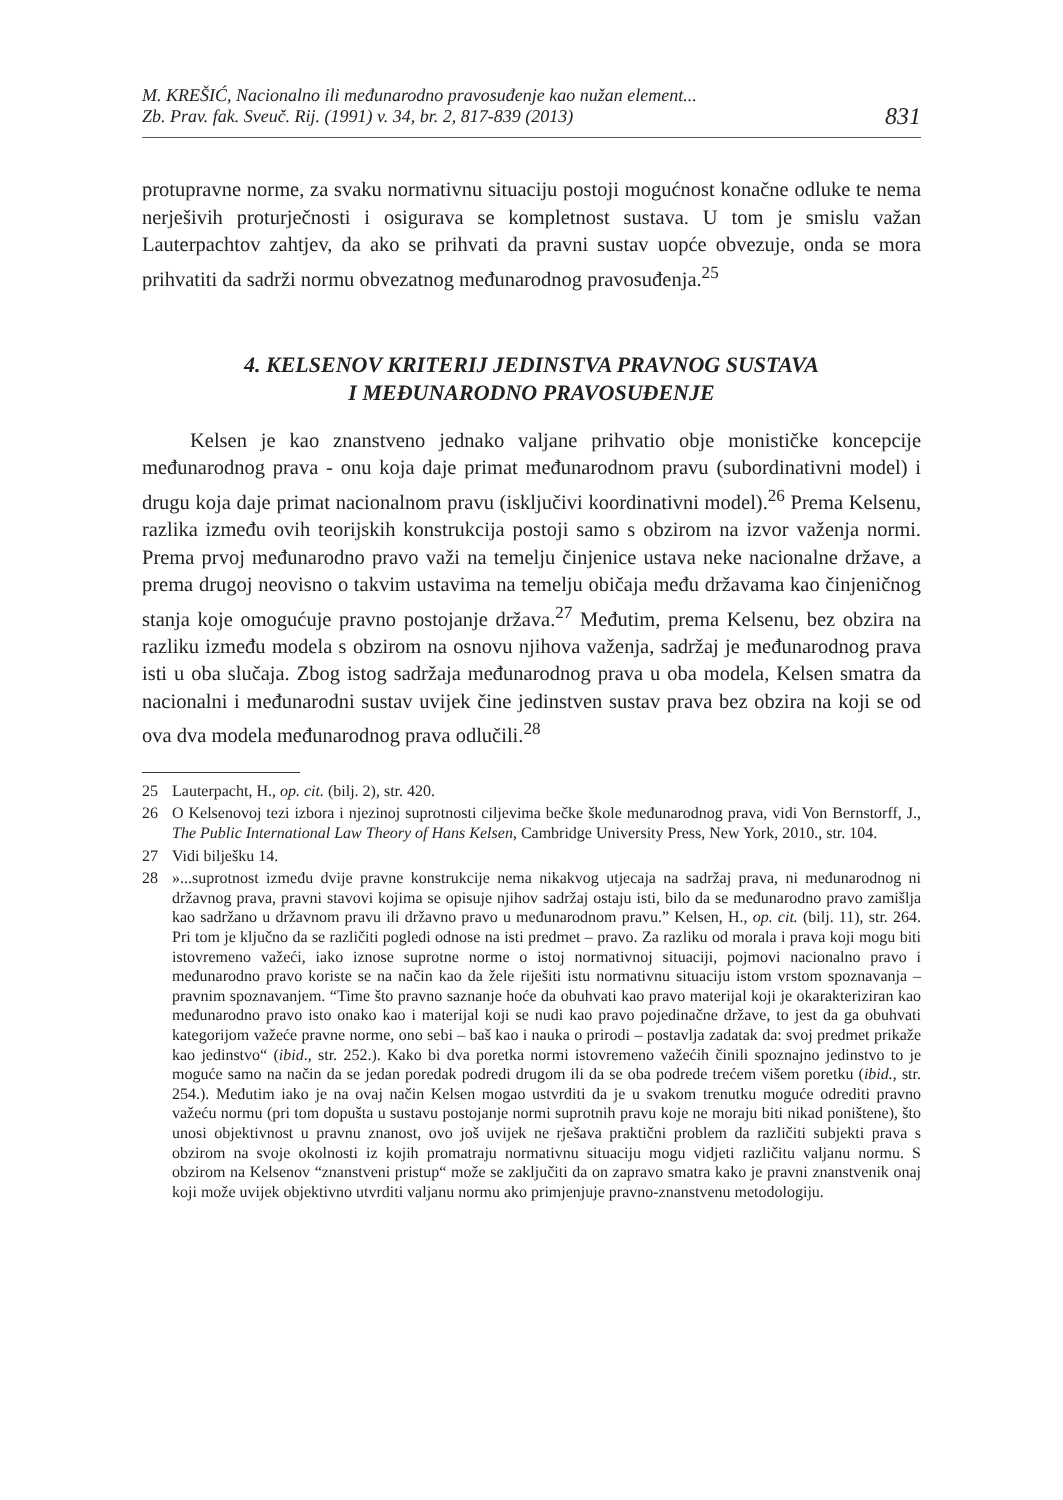M. KREŠIĆ, Nacionalno ili međunarodno pravosuđenje kao nužan element...
Zb. Prav. fak. Sveuč. Rij. (1991) v. 34, br. 2, 817-839 (2013)
831
protupravne norme, za svaku normativnu situaciju postoji mogućnost konačne odluke te nema nerješivih proturječnosti i osigurava se kompletnost sustava. U tom je smislu važan Lauterpachtov zahtjev, da ako se prihvati da pravni sustav uopće obvezuje, onda se mora prihvatiti da sadrži normu obvezatnog međunarodnog pravosuđenja.<sup>25</sup>
4. KELSENOV KRITERIJ JEDINSTVA PRAVNOG SUSTAVA
I MEĐUNARODNO PRAVOSUĐENJE
Kelsen je kao znanstveno jednako valjane prihvatio obje monističke koncepcije međunarodnog prava - onu koja daje primat međunarodnom pravu (subordinativni model) i drugu koja daje primat nacionalnom pravu (isključivi koordinativni model).<sup>26</sup> Prema Kelsenu, razlika između ovih teorijskih konstrukcija postoji samo s obzirom na izvor važenja normi. Prema prvoj međunarodno pravo važi na temelju činjenice ustava neke nacionalne države, a prema drugoj neovisno o takvim ustavima na temelju običaja među državama kao činjeničnog stanja koje omogućuje pravno postojanje država.<sup>27</sup> Međutim, prema Kelsenu, bez obzira na razliku između modela s obzirom na osnovu njihova važenja, sadržaj je međunarodnog prava isti u oba slučaja. Zbog istog sadržaja međunarodnog prava u oba modela, Kelsen smatra da nacionalni i međunarodni sustav uvijek čine jedinstven sustav prava bez obzira na koji se od ova dva modela međunarodnog prava odlučili.<sup>28</sup>
25 Lauterpacht, H., op. cit. (bilj. 2), str. 420.
26 O Kelsenovoj tezi izbora i njezinoj suprotnosti ciljevima bečke škole međunarodnog prava, vidi Von Bernstorff, J., The Public International Law Theory of Hans Kelsen, Cambridge University Press, New York, 2010., str. 104.
27 Vidi bilješku 14.
28 »...suprotnost između dvije pravne konstrukcije nema nikakvog utjecaja na sadržaj prava, ni međunarodnog ni državnog prava, pravni stavovi kojima se opisuje njihov sadržaj ostaju isti, bilo da se međunarodno pravo zamišlja kao sadržano u državnom pravu ili državno pravo u međunarodnom pravu.” Kelsen, H., op. cit. (bilj. 11), str. 264. Pri tom je ključno da se različiti pogledi odnose na isti predmet – pravo. Za razliku od morala i prava koji mogu biti istovremeno važeći, iako iznose suprotne norme o istoj normativnoj situaciji, pojmovi nacionalno pravo i međunarodno pravo koriste se na način kao da žele riješiti istu normativnu situaciju istom vrstom spoznavanja – pravnim spoznavanjem. “Time što pravno saznanje hoće da obuhvati kao pravo materijal koji je okarakteriziran kao međunarodno pravo isto onako kao i materijal koji se nudi kao pravo pojedinačne države, to jest da ga obuhvati kategorijom važeće pravne norme, ono sebi – baš kao i nauka o prirodi – postavlja zadatak da: svoj predmet prikaže kao jedinstvo“ (ibid., str. 252.). Kako bi dva poretka normi istovremeno važećih činili spoznajno jedinstvo to je moguće samo na način da se jedan poredak podredi drugom ili da se oba podrede trećem višem poretku (ibid., str. 254.). Međutim iako je na ovaj način Kelsen mogao ustvrditi da je u svakom trenutku moguće odrediti pravno važeću normu (pri tom dopušta u sustavu postojanje normi suprotnih pravu koje ne moraju biti nikad poništene), što unosi objektivnost u pravnu znanost, ovo još uvijek ne rješava praktični problem da različiti subjekti prava s obzirom na svoje okolnosti iz kojih promatraju normativnu situaciju mogu vidjeti različitu valjanu normu. S obzirom na Kelsenov “znanstveni pristup“ može se zaključiti da on zapravo smatra kako je pravni znanstvenik onaj koji može uvijek objektivno utvrditi valjanu normu ako primjenjuje pravno-znanstvenu metodologiju.